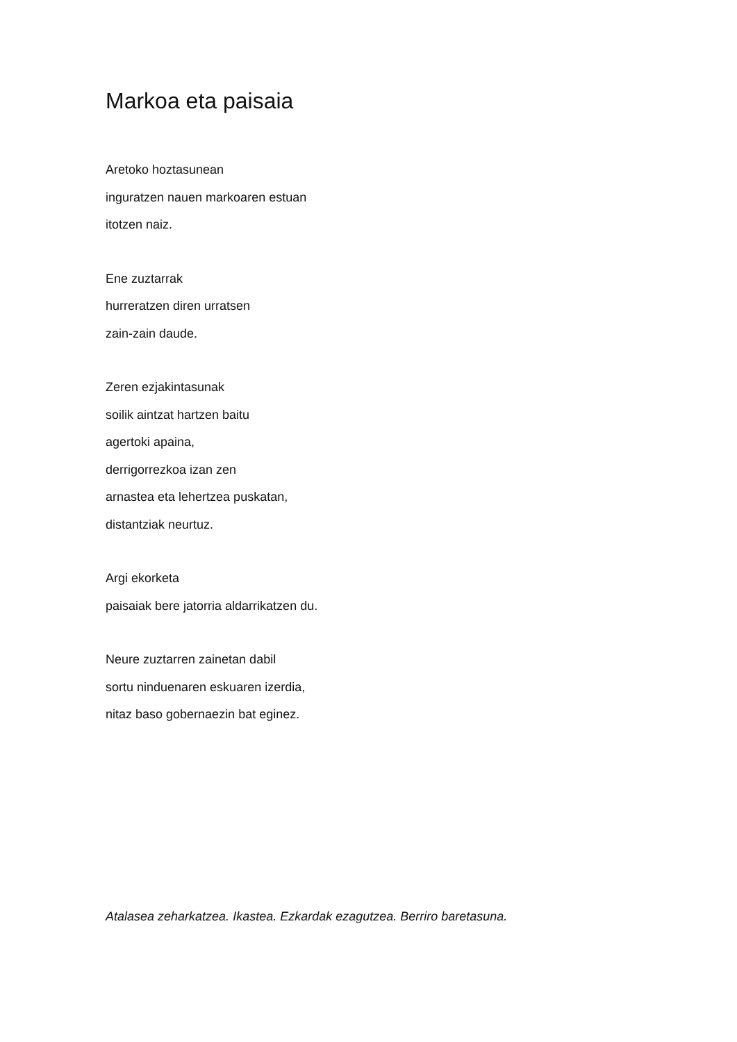Markoa eta paisaia
Aretoko hoztasunean
inguratzen nauen markoaren estuan
itotzen naiz.
Ene zuztarrak
hurreratzen diren urratsen
zain-zain daude.
Zeren ezjakintasunak
soilik aintzat hartzen baitu
agertoki apaina,
derrigorrezkoa izan zen
arnastea eta lehertzea puskatan,
distantziak neurtuz.
Argi ekorketa
paisaiak bere jatorria aldarrikatzen du.
Neure zuztarren zainetan dabil
sortu ninduenaren eskuaren izerdia,
nitaz baso gobernaezin bat eginez.
Atalasea zeharkatzea. Ikastea. Ezkardak ezagutzea. Berriro baretasuna.